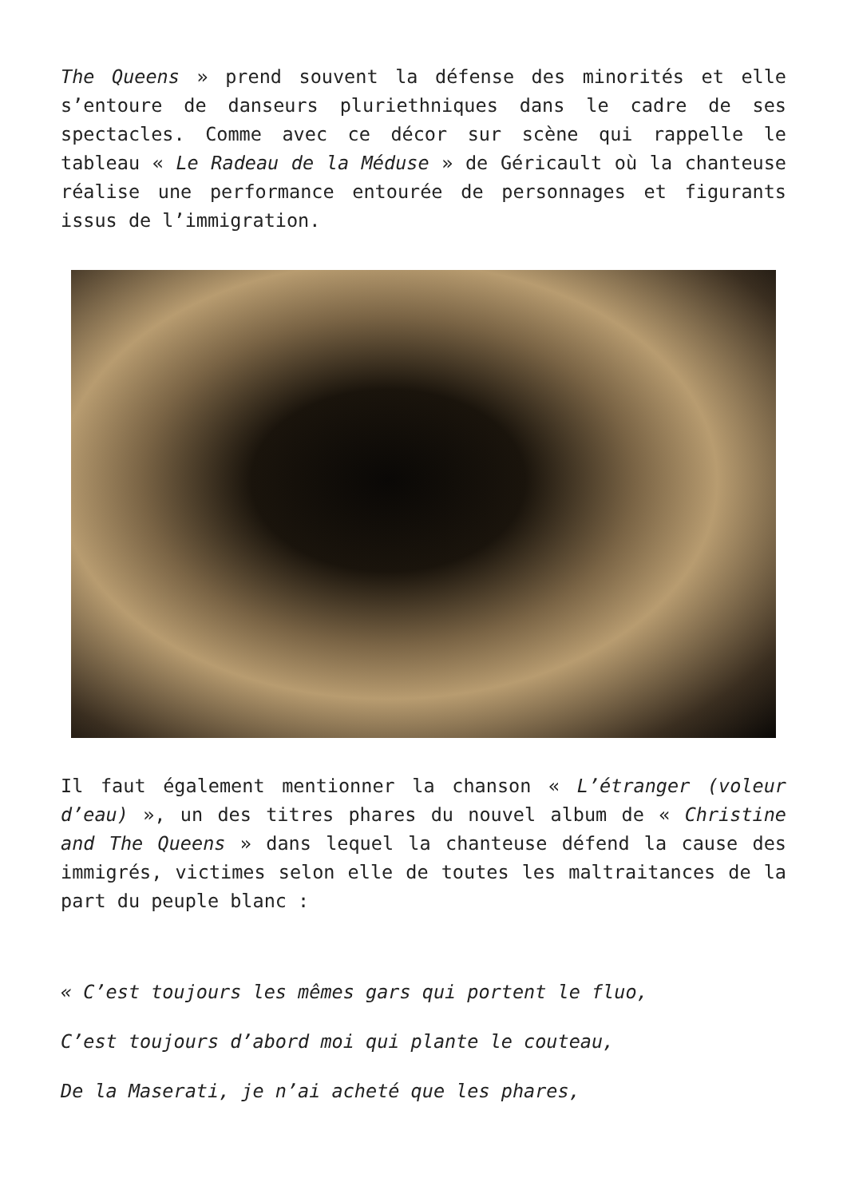The Queens » prend souvent la défense des minorités et elle s’entoure de danseurs pluriethniques dans le cadre de ses spectacles. Comme avec ce décor sur scène qui rappelle le tableau « Le Radeau de la Méduse » de Géricault où la chanteuse réalise une performance entourée de personnages et figurants issus de l’immigration.
Il faut également mentionner la chanson « L’étranger (voleur d’eau) », un des titres phares du nouvel album de « Christine and The Queens » dans lequel la chanteuse défend la cause des immigrés, victimes selon elle de toutes les maltraitances de la part du peuple blanc :
« C’est toujours les mêmes gars qui portent le fluo,
C’est toujours d’abord moi qui plante le couteau,
De la Maserati, je n’ai acheté que les phares,